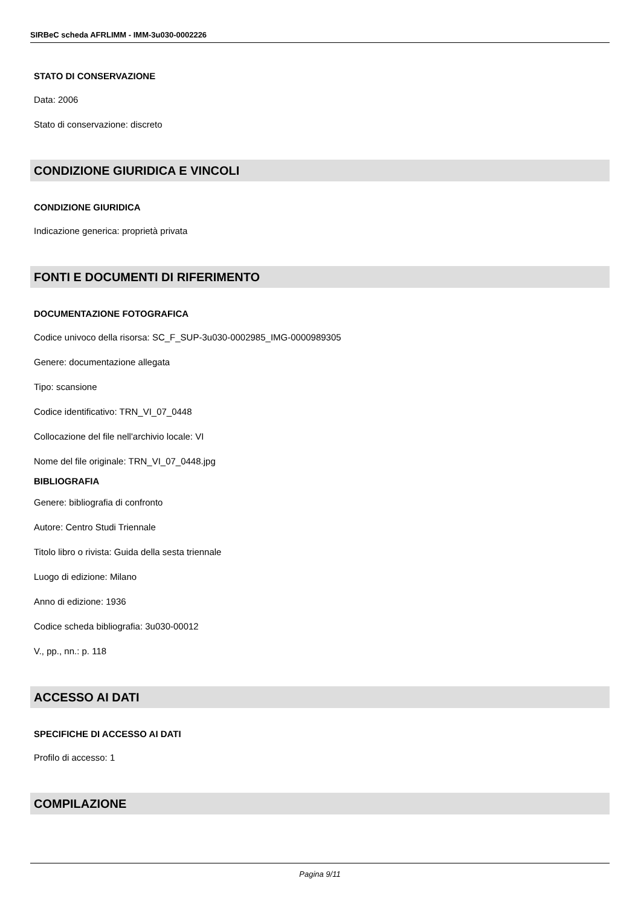SIRBeC scheda AFRLIMM - IMM-3u030-0002226
STATO DI CONSERVAZIONE
Data: 2006
Stato di conservazione: discreto
CONDIZIONE GIURIDICA E VINCOLI
CONDIZIONE GIURIDICA
Indicazione generica: proprietà privata
FONTI E DOCUMENTI DI RIFERIMENTO
DOCUMENTAZIONE FOTOGRAFICA
Codice univoco della risorsa: SC_F_SUP-3u030-0002985_IMG-0000989305
Genere: documentazione allegata
Tipo: scansione
Codice identificativo: TRN_VI_07_0448
Collocazione del file nell'archivio locale: VI
Nome del file originale: TRN_VI_07_0448.jpg
BIBLIOGRAFIA
Genere: bibliografia di confronto
Autore: Centro Studi Triennale
Titolo libro o rivista: Guida della sesta triennale
Luogo di edizione: Milano
Anno di edizione: 1936
Codice scheda bibliografia: 3u030-00012
V., pp., nn.: p. 118
ACCESSO AI DATI
SPECIFICHE DI ACCESSO AI DATI
Profilo di accesso: 1
COMPILAZIONE
Pagina 9/11